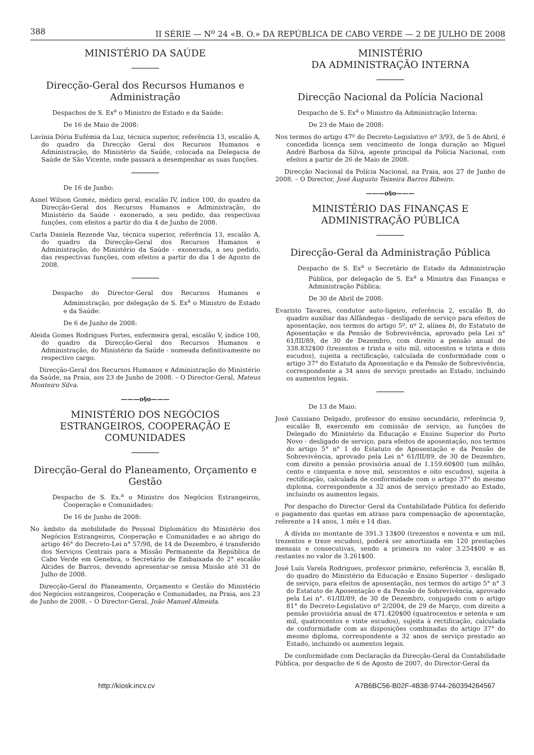388 II SÉRIE — N<sup>o</sup> 24 «B. O.» DA REPÚBLICA DE CABO VERDE — 2 DE JULHO DE 2008
MINISTÉRIO DA SAÚDE
Direcção-Geral dos Recursos Humanos e Administração
Despachos de S. Ex<sup>a</sup> o Ministro de Estado e da Saúde:
De 16 de Maio de 2008:
Lavínia Dória Eufémia da Luz, técnica superior, referência 13, escalão A, do quadro da Direcção Geral dos Recursos Humanos e Administração, do Ministério da Saúde, colocada na Delegacia de Saúde de São Vicente, onde passará a desempenhar as suas funções.
De 16 de Junho:
Asnel Wilson Goméz, médico geral, escalão IV, índice 100, do quadro da Direcção-Geral dos Recursos Humanos e Administração, do Ministério da Saúde - exonerado, a seu pedido, das respectivas funções, com efeitos a partir do dia 4 de Junho de 2008.
Carla Daniela Rezende Vaz, técnica superior, referência 13, escalão A, do quadro da Direcção-Geral dos Recursos Humanos e Administração, do Ministério da Saúde - exonerada, a seu pedido, das respectivas funções, com efeitos a partir do dia 1 de Agosto de 2008.
Despacho do Director-Geral dos Recursos Humanos e Administração, por delegação de S. Ex<sup>a</sup> o Ministro de Estado e da Saúde:
De 6 de Junho de 2008:
Aleida Gomes Rodrigues Fortes, enfermeira geral, escalão V, índice 100, do quadro da Direcção-Geral dos Recursos Humanos e Administração, do Ministério da Saúde - nomeada definitivamente no respectivo cargo.
Direcção-Geral dos Recursos Humanos e Administração do Ministério da Saúde, na Praia, aos 23 de Junho de 2008. – O Director-Geral, Mateus Monteiro Silva.
———o§o———
MINISTÉRIO DOS NEGÓCIOS ESTRANGEIROS, COOPERAÇÃO E COMUNIDADES
Direcção-Geral do Planeamento, Orçamento e Gestão
Despacho de S. Ex.<sup>a</sup> o Ministro dos Negócios Estrangeiros, Cooperação e Comunidades:
De 16 de Junho de 2008:
No âmbito da mobilidade do Pessoal Diplomático do Ministério dos Negócios Estrangeiros, Cooperação e Comunidades e ao abrigo do artigo 46° do Decreto-Lei n° 57/98, de 14 de Dezembro, é transferido dos Serviços Centrais para a Missão Permanente da República de Cabo Verde em Genebra, o Secretário de Embaixada do 2° escalão Alcides de Barros, devendo apresentar-se nessa Missão até 31 de Julho de 2008.
Direcção-Geral do Planeamento, Orçamento e Gestão do Ministério dos Negócios estrangeiros, Cooperação e Comunidades, na Praia, aos 23 de Junho de 2008. – O Director-Geral, João Manuel Almeida.
MINISTÉRIO
DA ADMINISTRAÇÃO INTERNA
Direcção Nacional da Polícia Nacional
Despacho de S. Ex<sup>a</sup> o Ministro da Administração Interna:
De 23 de Maio de 2008:
Nos termos do artigo 47º do Decreto-Legislativo nº 3/93, de 5 de Abril, é concedida licença sem vencimento de longa duração ao Miguel André Barbosa da Silva, agente principal da Polícia Nacional, com efeitos a partir de 26 de Maio de 2008.
Direcção Nacional da Polícia Nacional, na Praia, aos 27 de Junho de 2008. – O Director, José Augusto Teixeira Barros Ribeiro.
———o§o———
MINISTÉRIO DAS FINANÇAS E ADMINISTRAÇÃO PÚBLICA
Direcção-Geral da Administração Pública
Despacho de S. Ex<sup>a</sup> o Secretário de Estado da Administração Pública, por delegação de S. Ex<sup>a</sup> a Ministra das Finanças e Administração Pública:
De 30 de Abril de 2008:
Evaristo Tavares, condutor auto-ligeiro, referência 2, escalão B, do quadro auxiliar das Alfândegas - desligado de serviço para efeitos de aposentação, nos termos do artigo 5º, nº 2, alínea b), do Estatuto de Aposentação e da Pensão de Sobrevivência, aprovado pela Lei n° 61/III/89, de 30 de Dezembro, com direito a pensão anual de 338.832$00 (trezentos e trinta e oito mil, oitocentos e trinta e dois escudos), sujeita a rectificação, calculada de conformidade com o artigo 37° do Estatuto da Aposentação e da Pensão de Sobrevivência, correspondente a 34 anos de serviço prestado ao Estado, incluindo os aumentos legais.
De 13 de Maio:
José Cassiano Delgado, professor do ensino secundário, referência 9, escalão B, exercendo em comissão de serviço, as funções de Delegado do Ministério da Educação e Ensino Superior do Porto Novo - desligado de serviço, para efeitos de aposentação, nos termos do artigo 5° n° 1 do Estatuto de Aposentação e da Pensão de Sobrevivência, aprovado pela Lei n° 61/III/89, de 30 de Dezembro, com direito a pensão provisória anual de 1.159.60$00 (um milhão, cento e cinquenta e nove mil, seiscentos e oito escudos), sujeita à rectificação, calculada de conformidade com o artigo 37° do mesmo diploma, correspondente a 32 anos de serviço prestado ao Estado, incluindo os aumentos legais.
Por despacho do Director Geral da Contabilidade Pública foi deferido o pagamento das quotas em atraso para compensação de aposentação, referente a 14 anos, 1 mês e 14 dias.
A dívida no montante de 391.3 13$00 (trezentos e noventa e um mil, trezentos e treze escudos), poderá ser amortizada em 120 prestações mensais e consecutivas, sendo a primeira no valor 3.254$00 e as restantes no valor de 3.261$00.
José Luís Varela Rodrigues, professor primário, referência 3, escalão B, do quadro do Ministério da Educação e Ensino Superior - desligado de serviço, para efeitos de aposentação, nos termos do artigo 5° n° 3 do Estatuto de Aposentação e da Pensão de Sobrevivência, aprovado pela Lei n°. 61/III/89, de 30 de Dezembro, conjugado com o artigo 81° do Decreto-Legislativo nº 2/2004, de 29 de Março, com direito a pensão provisória anual de 471.420$00 (quatrocentos e setenta e um mil, quatrocentos e vinte escudos), sujeita à rectificação, calculada de conformidade com as disposições combinadas do artigo 37° do mesmo diploma, correspondente a 32 anos de serviço prestado ao Estado, incluindo os aumentos legais.
De conformidade com Declaração da Direcção-Geral da Contabilidade Pública, por despacho de 6 de Agosto de 2007, do Director-Geral da
http://kiosk.incv.cv A7B6BC56-B02F-4B38-9744-260394264567